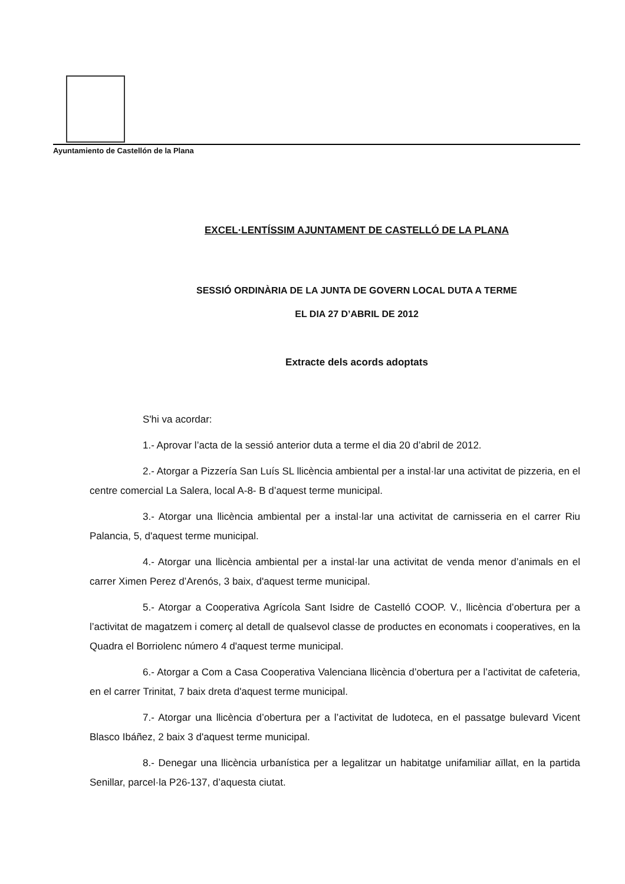Ayuntamiento de Castellón de la Plana
EXCEL·LENTÍSSIM AJUNTAMENT DE CASTELLÓ DE LA PLANA
SESSIÓ ORDINÀRIA DE LA JUNTA DE GOVERN LOCAL DUTA A TERME
EL DIA 27 D’ABRIL DE 2012
Extracte dels acords adoptats
S'hi va acordar:
1.- Aprovar l’acta de la sessió anterior duta a terme el dia 20 d’abril de 2012.
2.- Atorgar a Pizzería San Luís SL llicència ambiental per a instal·lar una activitat de pizzeria, en el centre comercial La Salera, local A-8- B d’aquest terme municipal.
3.- Atorgar una llicència ambiental per a instal·lar una activitat de carnisseria en el carrer Riu Palancia, 5, d'aquest terme municipal.
4.- Atorgar una llicència ambiental per a instal·lar una activitat de venda menor d’animals en el carrer Ximen Perez d’Arenós, 3 baix, d'aquest terme municipal.
5.- Atorgar a Cooperativa Agrícola Sant Isidre de Castelló COOP. V., llicència d’obertura per a l’activitat de magatzem i comerç al detall de qualsevol classe de productes en economats i cooperatives, en la Quadra el Borriolenc número 4 d'aquest terme municipal.
6.- Atorgar a Com a Casa Cooperativa Valenciana llicència d’obertura per a l’activitat de cafeteria, en el carrer Trinitat, 7 baix dreta d'aquest terme municipal.
7.- Atorgar una llicència d’obertura per a l’activitat de ludoteca, en el passatge bulevard Vicent Blasco Ibáñez, 2 baix 3 d'aquest terme municipal.
8.- Denegar una llicència urbanística per a legalitzar un habitatge unifamiliar aïllat, en la partida Senillar, parcel·la P26-137, d’aquesta ciutat.